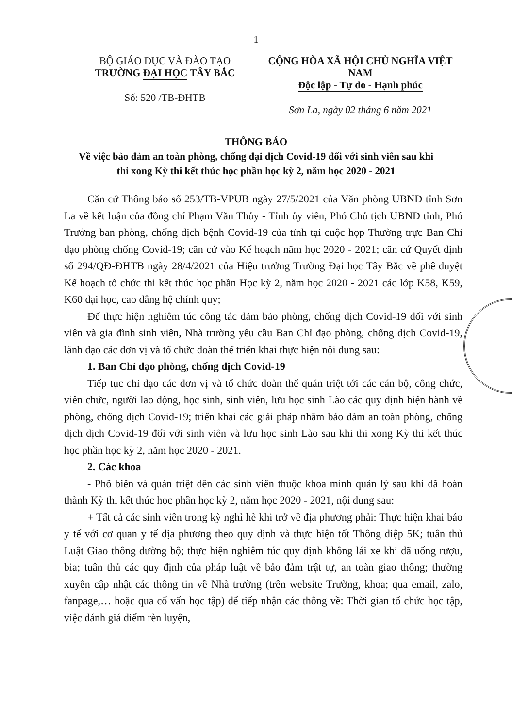1
BỘ GIÁO DỤC VÀ ĐÀO TẠO
TRƯỜNG ĐẠI HỌC TÂY BẮC
Số: 520 /TB-ĐHTB
CỘNG HÒA XÃ HỘI CHỦ NGHĨA VIỆT NAM
Độc lập - Tự do - Hạnh phúc
Sơn La, ngày 02 tháng 6 năm 2021
THÔNG BÁO
Về việc bảo đảm an toàn phòng, chống đại dịch Covid-19 đối với sinh viên sau khi
thi xong Kỳ thi kết thúc học phần học kỳ 2, năm học 2020 - 2021
Căn cứ Thông báo số 253/TB-VPUB ngày 27/5/2021 của Văn phòng UBND tỉnh Sơn La về kết luận của đồng chí Phạm Văn Thủy - Tỉnh ủy viên, Phó Chủ tịch UBND tỉnh, Phó Trưởng ban phòng, chống dịch bệnh Covid-19 của tỉnh tại cuộc họp Thường trực Ban Chỉ đạo phòng chống Covid-19; căn cứ vào Kế hoạch năm học 2020 - 2021; căn cứ Quyết định số 294/QĐ-ĐHTB ngày 28/4/2021 của Hiệu trưởng Trường Đại học Tây Bắc về phê duyệt Kế hoạch tổ chức thi kết thúc học phần Học kỳ 2, năm học 2020 - 2021 các lớp K58, K59, K60 đại học, cao đẳng hệ chính quy;
Để thực hiện nghiêm túc công tác đảm bảo phòng, chống dịch Covid-19 đối với sinh viên và gia đình sinh viên, Nhà trường yêu cầu Ban Chỉ đạo phòng, chống dịch Covid-19, lãnh đạo các đơn vị và tổ chức đoàn thể triển khai thực hiện nội dung sau:
1. Ban Chỉ đạo phòng, chống dịch Covid-19
Tiếp tục chỉ đạo các đơn vị và tổ chức đoàn thể quán triệt tới các cán bộ, công chức, viên chức, người lao động, học sinh, sinh viên, lưu học sinh Lào các quy định hiện hành về phòng, chống dịch Covid-19; triển khai các giải pháp nhằm bảo đảm an toàn phòng, chống dịch dịch Covid-19 đối với sinh viên và lưu học sinh Lào sau khi thi xong Kỳ thi kết thúc học phần học kỳ 2, năm học 2020 - 2021.
2. Các khoa
- Phổ biến và quán triệt đến các sinh viên thuộc khoa mình quản lý sau khi đã hoàn thành Kỳ thi kết thúc học phần học kỳ 2, năm học 2020 - 2021, nội dung sau:
+ Tất cả các sinh viên trong kỳ nghỉ hè khi trở về địa phương phải: Thực hiện khai báo y tế với cơ quan y tế địa phương theo quy định và thực hiện tốt Thông điệp 5K; tuân thủ Luật Giao thông đường bộ; thực hiện nghiêm túc quy định không lái xe khi đã uống rượu, bia; tuân thủ các quy định của pháp luật về bảo đảm trật tự, an toàn giao thông; thường xuyên cập nhật các thông tin về Nhà trường (trên website Trường, khoa; qua email, zalo, fanpage,… hoặc qua cố vấn học tập) để tiếp nhận các thông về: Thời gian tổ chức học tập, việc đánh giá điểm rèn luyện,